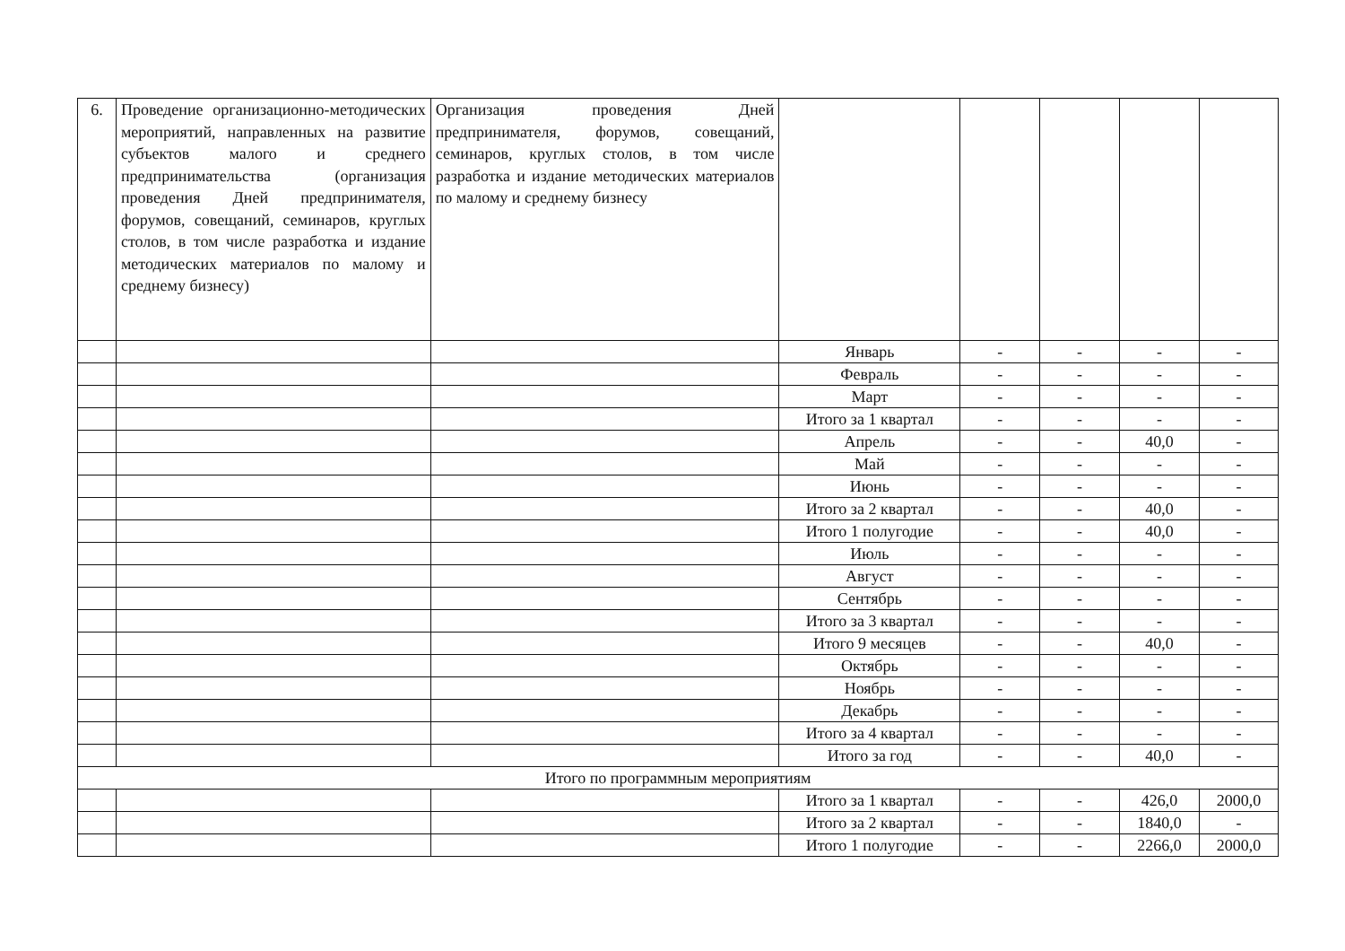| 6. | Проведение организационно-методических мероприятий, направленных на развитие субъектов малого и среднего предпринимательства (организация проведения Дней предпринимателя, форумов, совещаний, семинаров, круглых столов, в том числе разработка и издание методических материалов по малому и среднему бизнесу) | Организация проведения Дней предпринимателя, форумов, совещаний, семинаров, круглых столов, в том числе разработка и издание методических материалов по малому и среднему бизнесу | | | | | |
| | | | Январь | - | - | - | - |
| | | | Февраль | - | - | - | - |
| | | | Март | - | - | - | - |
| | | | Итого за 1 квартал | - | - | - | - |
| | | | Апрель | - | - | 40,0 | - |
| | | | Май | - | - | - | - |
| | | | Июнь | - | - | - | - |
| | | | Итого за 2 квартал | - | - | 40,0 | - |
| | | | Итого 1 полугодие | - | - | 40,0 | - |
| | | | Июль | - | - | - | - |
| | | | Август | - | - | - | - |
| | | | Сентябрь | - | - | - | - |
| | | | Итого за 3 квартал | - | - | - | - |
| | | | Итого 9 месяцев | - | - | 40,0 | - |
| | | | Октябрь | - | - | - | - |
| | | | Ноябрь | - | - | - | - |
| | | | Декабрь | - | - | - | - |
| | | | Итого за 4 квартал | - | - | - | - |
| | | | Итого за год | - | - | 40,0 | - |
| Итого по программным мероприятиям | | | | | | | |
| | | | Итого за 1 квартал | - | - | 426,0 | 2000,0 |
| | | | Итого за 2 квартал | - | - | 1840,0 | - |
| | | | Итого 1 полугодие | - | - | 2266,0 | 2000,0 |